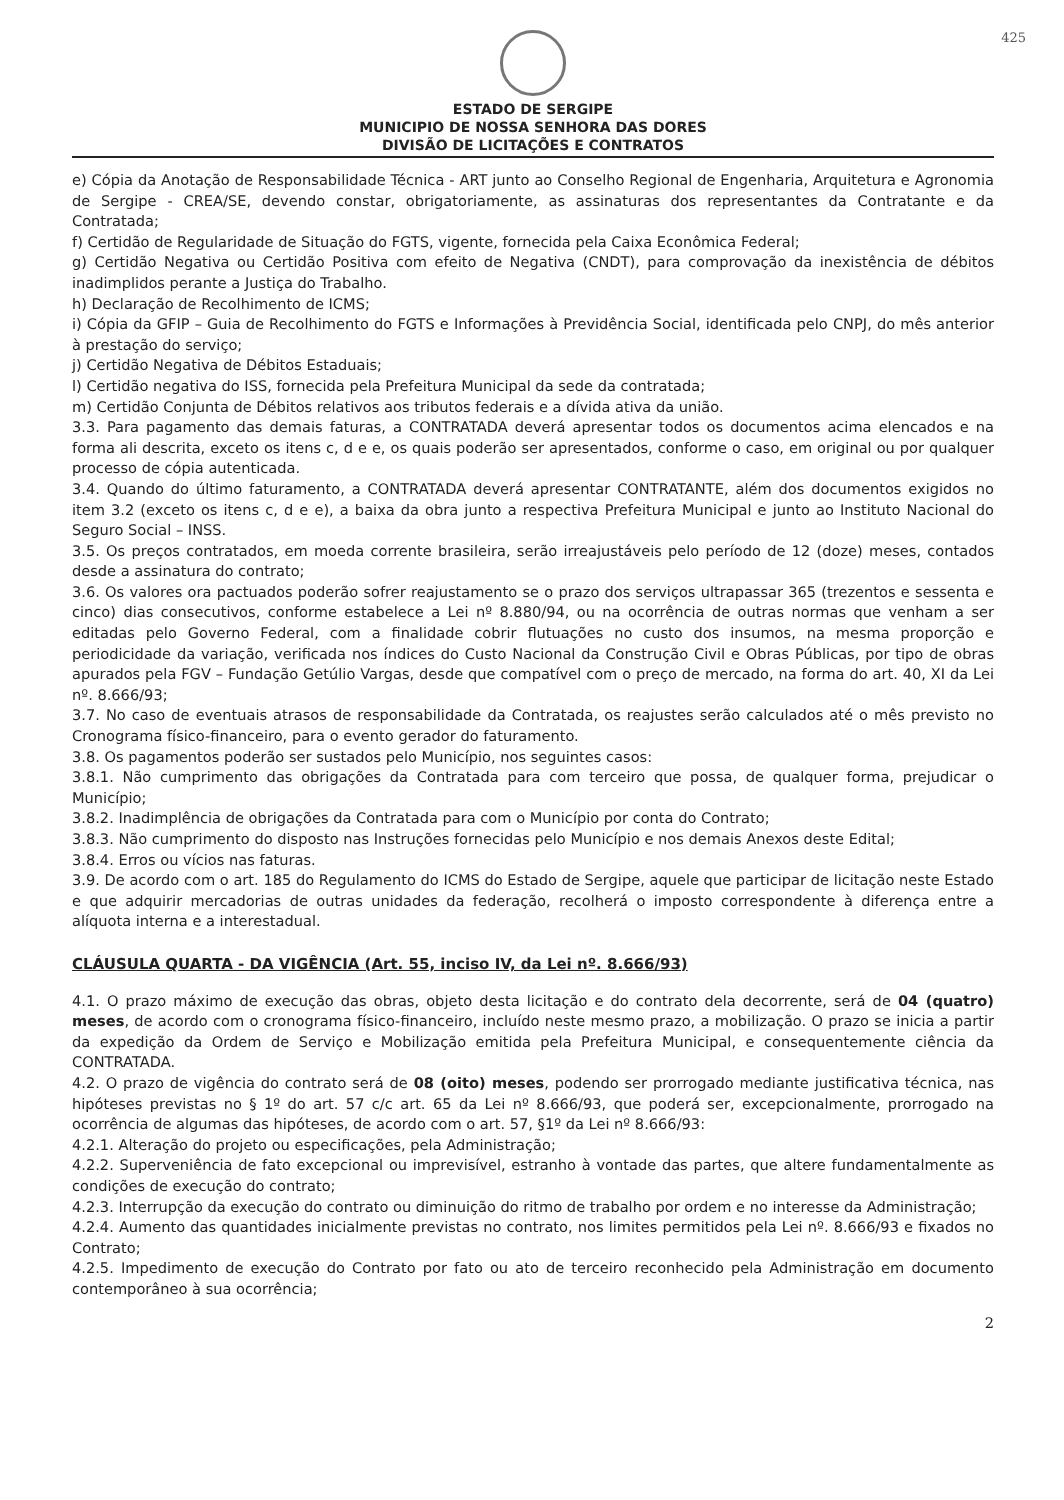425
ESTADO DE SERGIPE
MUNICIPIO DE NOSSA SENHORA DAS DORES
DIVISÃO DE LICITAÇÕES E CONTRATOS
e) Cópia da Anotação de Responsabilidade Técnica - ART junto ao Conselho Regional de Engenharia, Arquitetura e Agronomia de Sergipe - CREA/SE, devendo constar, obrigatoriamente, as assinaturas dos representantes da Contratante e da Contratada;
f) Certidão de Regularidade de Situação do FGTS, vigente, fornecida pela Caixa Econômica Federal;
g) Certidão Negativa ou Certidão Positiva com efeito de Negativa (CNDT), para comprovação da inexistência de débitos inadimplidos perante a Justiça do Trabalho.
h) Declaração de Recolhimento de ICMS;
i) Cópia da GFIP – Guia de Recolhimento do FGTS e Informações à Previdência Social, identificada pelo CNPJ, do mês anterior à prestação do serviço;
j) Certidão Negativa de Débitos Estaduais;
l) Certidão negativa do ISS, fornecida pela Prefeitura Municipal da sede da contratada;
m) Certidão Conjunta de Débitos relativos aos tributos federais e a dívida ativa da união.
3.3. Para pagamento das demais faturas, a CONTRATADA deverá apresentar todos os documentos acima elencados e na forma ali descrita, exceto os itens c, d e e, os quais poderão ser apresentados, conforme o caso, em original ou por qualquer processo de cópia autenticada.
3.4. Quando do último faturamento, a CONTRATADA deverá apresentar CONTRATANTE, além dos documentos exigidos no item 3.2 (exceto os itens c, d e e), a baixa da obra junto a respectiva Prefeitura Municipal e junto ao Instituto Nacional do Seguro Social – INSS.
3.5. Os preços contratados, em moeda corrente brasileira, serão irreajustáveis pelo período de 12 (doze) meses, contados desde a assinatura do contrato;
3.6. Os valores ora pactuados poderão sofrer reajustamento se o prazo dos serviços ultrapassar 365 (trezentos e sessenta e cinco) dias consecutivos, conforme estabelece a Lei nº 8.880/94, ou na ocorrência de outras normas que venham a ser editadas pelo Governo Federal, com a finalidade cobrir flutuações no custo dos insumos, na mesma proporção e periodicidade da variação, verificada nos índices do Custo Nacional da Construção Civil e Obras Públicas, por tipo de obras apurados pela FGV – Fundação Getúlio Vargas, desde que compatível com o preço de mercado, na forma do art. 40, XI da Lei nº. 8.666/93;
3.7. No caso de eventuais atrasos de responsabilidade da Contratada, os reajustes serão calculados até o mês previsto no Cronograma físico-financeiro, para o evento gerador do faturamento.
3.8. Os pagamentos poderão ser sustados pelo Município, nos seguintes casos:
3.8.1. Não cumprimento das obrigações da Contratada para com terceiro que possa, de qualquer forma, prejudicar o Município;
3.8.2. Inadimplência de obrigações da Contratada para com o Município por conta do Contrato;
3.8.3. Não cumprimento do disposto nas Instruções fornecidas pelo Município e nos demais Anexos deste Edital;
3.8.4. Erros ou vícios nas faturas.
3.9. De acordo com o art. 185 do Regulamento do ICMS do Estado de Sergipe, aquele que participar de licitação neste Estado e que adquirir mercadorias de outras unidades da federação, recolherá o imposto correspondente à diferença entre a alíquota interna e a interestadual.
CLÁUSULA QUARTA - DA VIGÊNCIA (Art. 55, inciso IV, da Lei nº. 8.666/93)
4.1. O prazo máximo de execução das obras, objeto desta licitação e do contrato dela decorrente, será de 04 (quatro) meses, de acordo com o cronograma físico-financeiro, incluído neste mesmo prazo, a mobilização. O prazo se inicia a partir da expedição da Ordem de Serviço e Mobilização emitida pela Prefeitura Municipal, e consequentemente ciência da CONTRATADA.
4.2. O prazo de vigência do contrato será de 08 (oito) meses, podendo ser prorrogado mediante justificativa técnica, nas hipóteses previstas no § 1º do art. 57 c/c art. 65 da Lei nº 8.666/93, que poderá ser, excepcionalmente, prorrogado na ocorrência de algumas das hipóteses, de acordo com o art. 57, §1º da Lei nº 8.666/93:
4.2.1. Alteração do projeto ou especificações, pela Administração;
4.2.2. Superveniência de fato excepcional ou imprevisível, estranho à vontade das partes, que altere fundamentalmente as condições de execução do contrato;
4.2.3. Interrupção da execução do contrato ou diminuição do ritmo de trabalho por ordem e no interesse da Administração;
4.2.4. Aumento das quantidades inicialmente previstas no contrato, nos limites permitidos pela Lei nº. 8.666/93 e fixados no Contrato;
4.2.5. Impedimento de execução do Contrato por fato ou ato de terceiro reconhecido pela Administração em documento contemporâneo à sua ocorrência;
2